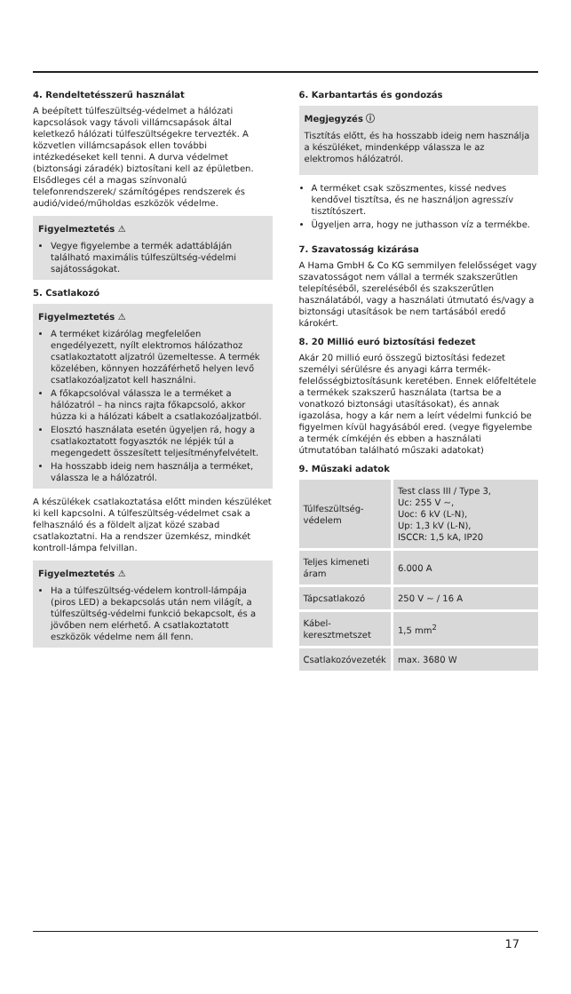4. Rendeltetésszerű használat
A beépített túlfeszültség-védelmet a hálózati kapcsolások vagy távoli villámcsapások által keletkező hálózati túlfeszültségekre tervezték. A közvetlen villámcsapások ellen további intézkedéseket kell tenni. A durva védelmet (biztonsági záradék) biztosítani kell az épületben. Elsődleges cél a magas színvonalú telefonrendszerek/ számítógépes rendszerek és audió/videó/műholdas eszközök védelme.
Figyelmeztetés ⚠
Vegye figyelembe a termék adattábláján található maximális túlfeszültség-védelmi sajátosságokat.
5. Csatlakozó
Figyelmeztetés ⚠
A terméket kizárólag megfelelően engedélyezett, nyílt elektromos hálózathoz csatlakoztatott aljzatról üzemeltesse. A termék közelében, könnyen hozzáférhető helyen levő csatlakozóaljzatot kell használni.
A főkapcsolóval válassza le a terméket a hálózatról – ha nincs rajta főkapcsoló, akkor húzza ki a hálózati kábelt a csatlakozóaljzatból.
Elosztó használata esetén ügyeljen rá, hogy a csatlakoztatott fogyasztók ne lépjék túl a megengedett összesített teljesítményfelvételt.
Ha hosszabb ideig nem használja a terméket, válassza le a hálózatról.
A készülékek csatlakoztatása előtt minden készüléket ki kell kapcsolni. A túlfeszültség-védelmet csak a felhasználó és a földelt aljzat közé szabad csatlakoztatni. Ha a rendszer üzemkész, mindkét kontroll-lámpa felvillan.
Figyelmeztetés ⚠
Ha a túlfeszültség-védelem kontroll-lámpája (piros LED) a bekapcsolás után nem világít, a túlfeszültség-védelmi funkció bekapcsolt, és a jövőben nem elérhető. A csatlakoztatott eszközök védelme nem áll fenn.
6. Karbantartás és gondozás
Megjegyzés ⓘ
Tisztítás előtt, és ha hosszabb ideig nem használja a készüléket, mindenképp válassza le az elektromos hálózatról.
A terméket csak szöszmentes, kissé nedves kendővel tisztítsa, és ne használjon agresszív tisztítószert.
Ügyeljen arra, hogy ne juthasson víz a termékbe.
7. Szavatosság kizárása
A Hama GmbH & Co KG semmilyen felelősséget vagy szavatosságot nem vállal a termék szakszerűtlen telepítéséből, szereléséből és szakszerűtlen használatából, vagy a használati útmutató és/vagy a biztonsági utasítások be nem tartásából eredő károkért.
8. 20 Millió euró biztosítási fedezet
Akár 20 millió euró összegű biztosítási fedezet személyi sérülésre és anyagi kárra termék-felelősségbiztosításunk keretében. Ennek előfeltétele a termékek szakszerű használata (tartsa be a vonatkozó biztonsági utasításokat), és annak igazolása, hogy a kár nem a leírt védelmi funkció be figyelmen kívül hagyásából ered. (vegye figyelembe a termék címkéjén és ebben a használati útmutatóban található műszaki adatokat)
9. Műszaki adatok
| Túlfeszültség-védelem | Test class III / Type 3, Uc: 255 V ~, Uoc: 6 kV (L-N), Up: 1,3 kV (L-N), ISCCR: 1,5 kA, IP20 |
| Teljes kimeneti áram | 6.000 A |
| Tápcsatlakozó | 250 V ~ / 16 A |
| Kábel-keresztmetszet | 1,5 mm<sup>2</sup> |
| Csatlakozóvezeték | max. 3680 W |
17